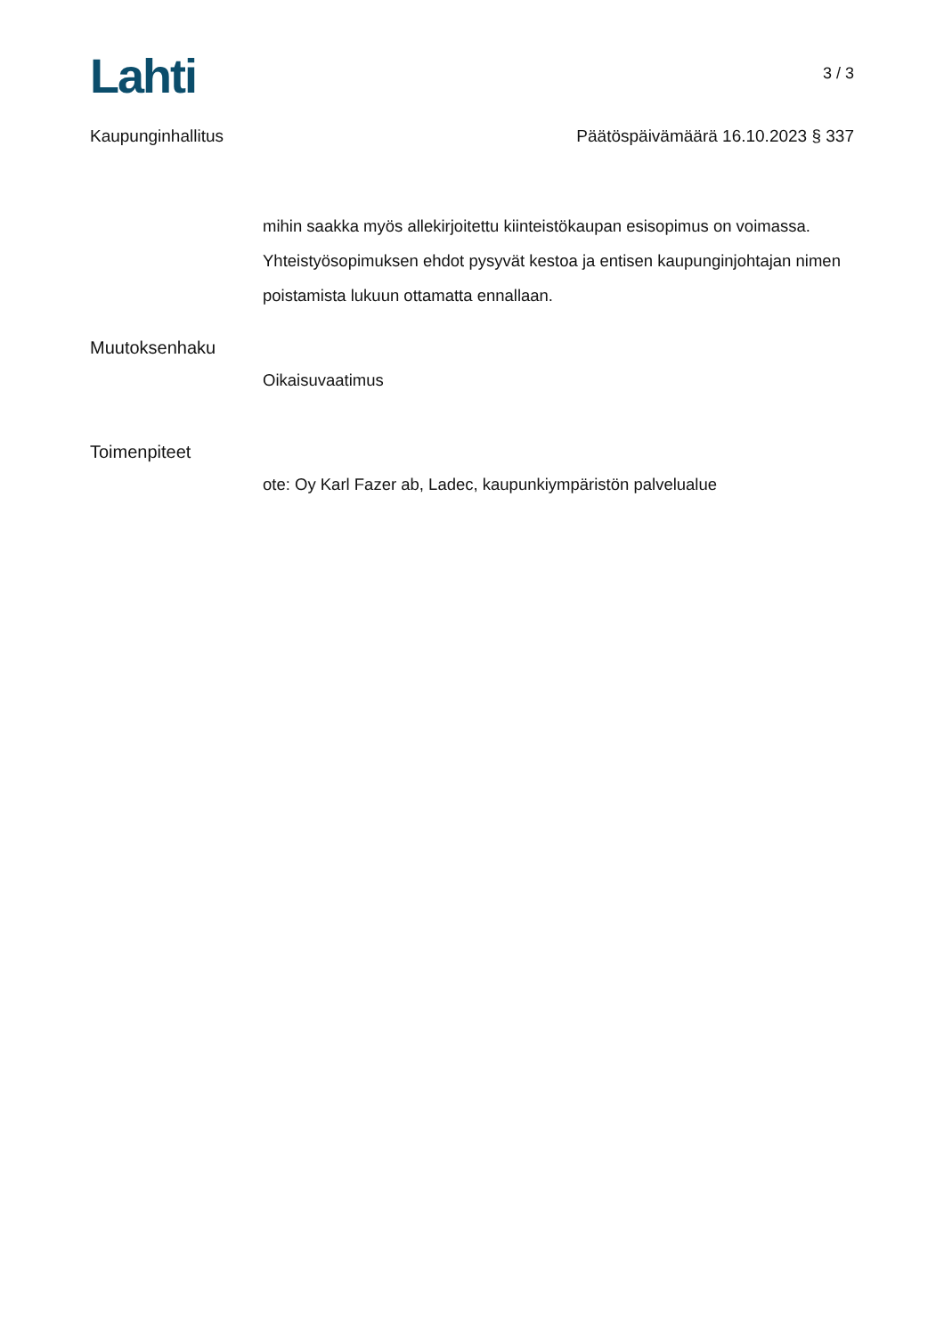Lahti
3 / 3
Kaupunginhallitus Päätöspäivämäärä 16.10.2023 § 337
mihin saakka myös allekirjoitettu kiinteistökaupan esisopimus on voimassa. Yhteistyösopimuksen ehdot pysyvät kestoa ja entisen kaupunginjohtajan nimen poistamista lukuun ottamatta ennallaan.
Muutoksenhaku
Oikaisuvaatimus
Toimenpiteet
ote: Oy Karl Fazer ab, Ladec, kaupunkiympäristön palvelualue